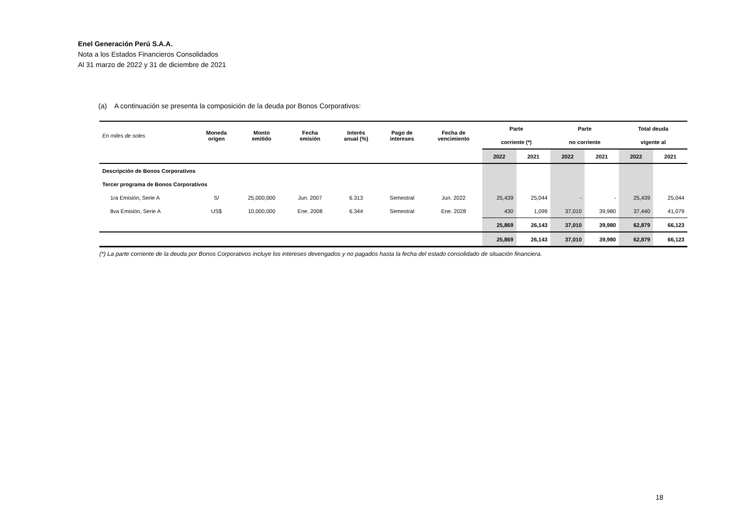Enel Generación Perú S.A.A.
Nota a los Estados Financieros Consolidados
Al 31 marzo de 2022 y 31 de diciembre de 2021
(a) A continuación se presenta la composición de la deuda por Bonos Corporativos:
| En miles de soles | Moneda origen | Monto emitido | Fecha emisión | Interés anual (%) | Pago de intereses | Fecha de vencimiento | Parte | | Parte | | Total deuda | |
| | | | | | | | corriente (*) | | no corriente | | vigente al | |
| | | | | | | | 2022 | 2021 | 2022 | 2021 | 2022 | 2021 |
| Descripción de Bonos Corporativos | | | | | | | | | | | | |
| Tercer programa de Bonos Corporativos | | | | | | | | | | | | |
| 1ra Emisión, Serie A | S/ | 25,000,000 | Jun. 2007 | 6.313 | Semestral | Jun. 2022 | 25,439 | 25,044 | - | - | 25,439 | 25,044 |
| 8va Emisión, Serie A | US$ | 10,000,000 | Ene. 2008 | 6.344 | Semestral | Ene. 2028 | 430 | 1,099 | 37,010 | 39,980 | 37,440 | 41,079 |
| | | | | | | | 25,869 | 26,143 | 37,010 | 39,980 | 62,879 | 66,123 |
| | | | | | | | 25,869 | 26,143 | 37,010 | 39,980 | 62,879 | 66,123 |
(*) La parte corriente de la deuda por Bonos Corporativos incluye los intereses devengados y no pagados hasta la fecha del estado consolidado de situación financiera.
18